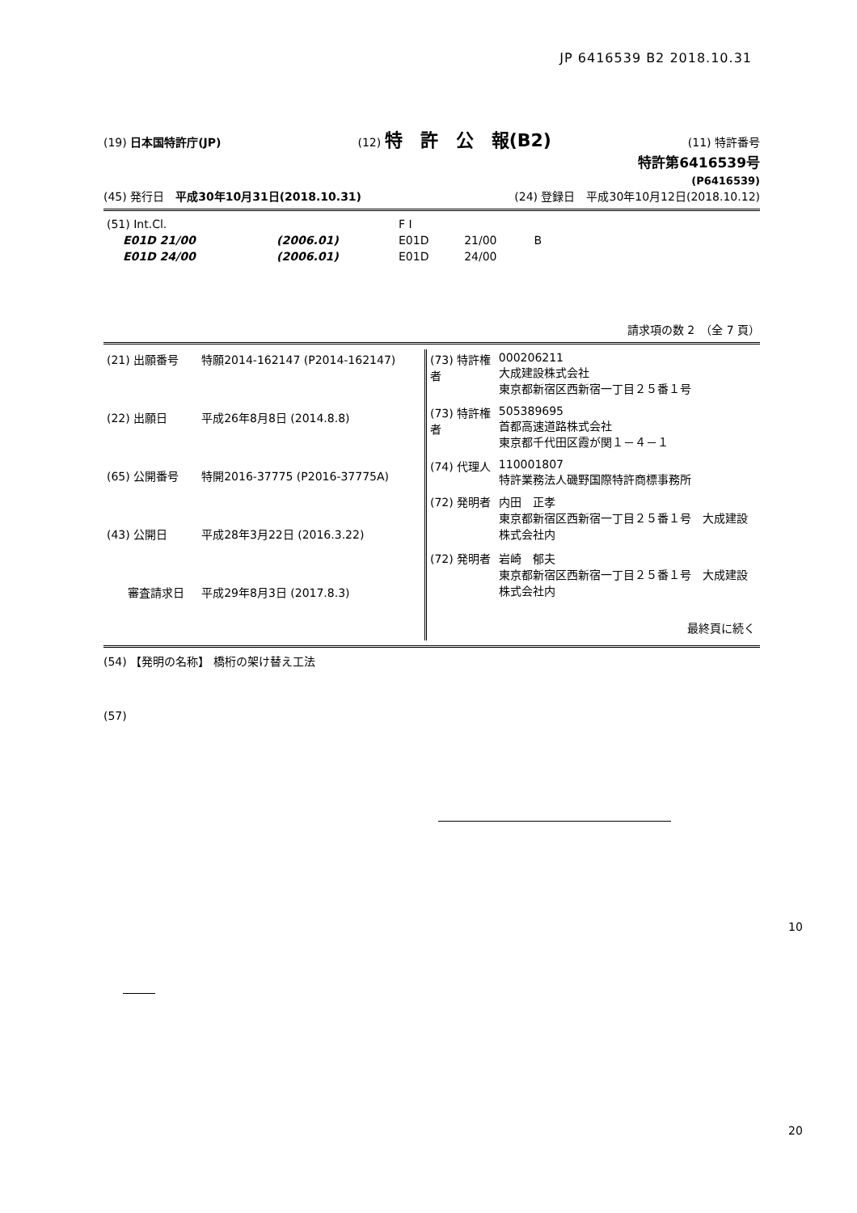JP 6416539 B2 2018.10.31
(19) 日本国特許庁(JP) (12) 特　許　公　報(B2) (11) 特許番号
特許第6416539号
(P6416539)
(45) 発行日　平成30年10月31日(2018.10.31) (24) 登録日　平成30年10月12日(2018.10.12)
| (51) Int.Cl. | | F I | | |
| E01D 21/00 | (2006.01) | E01D | 21/00 | B |
| E01D 24/00 | (2006.01) | E01D | 24/00 | |
請求項の数 2　（全 7 頁）
| (21) 出願番号 | 特願2014-162147 (P2014-162147) |
| (22) 出願日 | 平成26年8月8日 (2014.8.8) |
| (65) 公開番号 | 特開2016-37775 (P2016-37775A) |
| (43) 公開日 | 平成28年3月22日 (2016.3.22) |
| 審査請求日 | 平成29年8月3日 (2017.8.3) |
| (73) 特許権者 | 000206211 大成建設株式会社 東京都新宿区西新宿一丁目２５番１号 |
| (73) 特許権者 | 505389695 首都高速道路株式会社 東京都千代田区霞が関１－４－１ |
| (74) 代理人 | 110001807 特許業務法人磯野国際特許商標事務所 |
| (72) 発明者 | 内田 正孝 東京都新宿区西新宿一丁目２５番１号 大成建設株式会社内 |
| (72) 発明者 | 岩崎 郁夫 東京都新宿区西新宿一丁目２５番１号 大成建設株式会社内 |
| | 最終頁に続く |
(54) 【発明の名称】 橋桁の架け替え工法
(57)
10
20